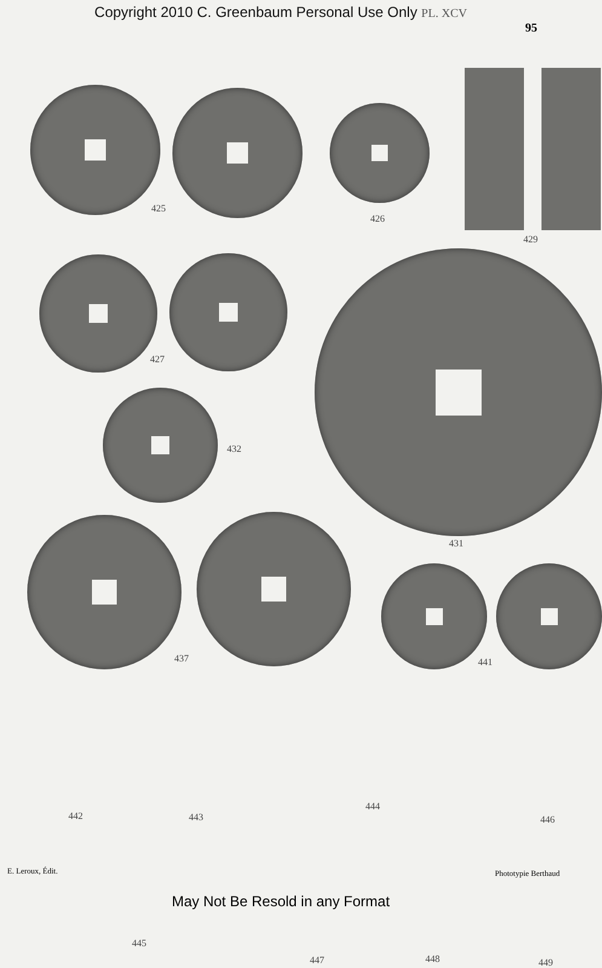Copyright 2010 C. Greenbaum Personal Use Only PL. XCV
95
425
426
429
427
432
431
437 441
442 443
444
446
445
447 448 449
E. Leroux, Édit. Phototypie Berthaud
May Not Be Resold in any Format